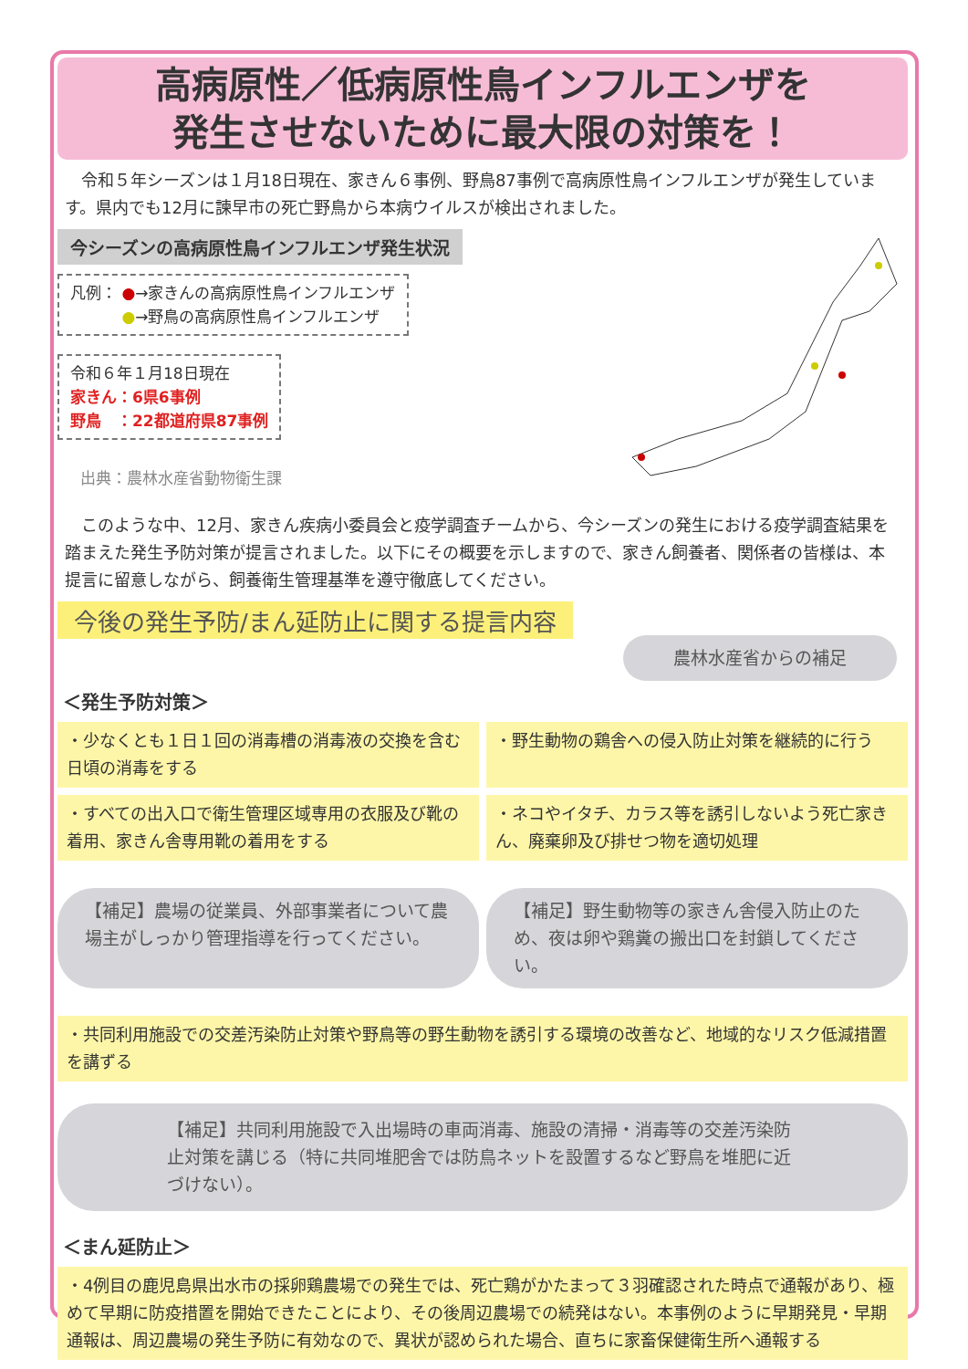高病原性／低病原性鳥インフルエンザを
発生させないために最大限の対策を！
令和５年シーズンは１月18日現在、家きん６事例、野鳥87事例で高病原性鳥インフルエンザが発生しています。県内でも12月に諫早市の死亡野鳥から本病ウイルスが検出されました。
今シーズンの高病原性鳥インフルエンザ発生状況
凡例： ●→家きんの高病原性鳥インフルエンザ
　　　 ●→野鳥の高病原性鳥インフルエンザ
令和６年１月18日現在
家きん：6県6事例
野鳥　：22都道府県87事例
出典：農林水産省動物衛生課
このような中、12月、家きん疾病小委員会と疫学調査チームから、今シーズンの発生における疫学調査結果を踏まえた発生予防対策が提言されました。以下にその概要を示しますので、家きん飼養者、関係者の皆様は、本提言に留意しながら、飼養衛生管理基準を遵守徹底してください。
今後の発生予防/まん延防止に関する提言内容
農林水産省からの補足
＜発生予防対策＞
・少なくとも１日１回の消毒槽の消毒液の交換を含む日頃の消毒をする
・野生動物の鶏舎への侵入防止対策を継続的に行う
・すべての出入口で衛生管理区域専用の衣服及び靴の着用、家きん舎専用靴の着用をする
・ネコやイタチ、カラス等を誘引しないよう死亡家きん、廃棄卵及び排せつ物を適切処理
【補足】農場の従業員、外部事業者について農場主がしっかり管理指導を行ってください。
【補足】野生動物等の家きん舎侵入防止のため、夜は卵や鶏糞の搬出口を封鎖してください。
・共同利用施設での交差汚染防止対策や野鳥等の野生動物を誘引する環境の改善など、地域的なリスク低減措置を講ずる
【補足】共同利用施設で入出場時の車両消毒、施設の清掃・消毒等の交差汚染防止対策を講じる（特に共同堆肥舎では防鳥ネットを設置するなど野鳥を堆肥に近づけない）。
＜まん延防止＞
・4例目の鹿児島県出水市の採卵鶏農場での発生では、死亡鶏がかたまって３羽確認された時点で通報があり、極めて早期に防疫措置を開始できたことにより、その後周辺農場での続発はない。本事例のように早期発見・早期通報は、周辺農場の発生予防に有効なので、異状が認められた場合、直ちに家畜保健衛生所へ通報する